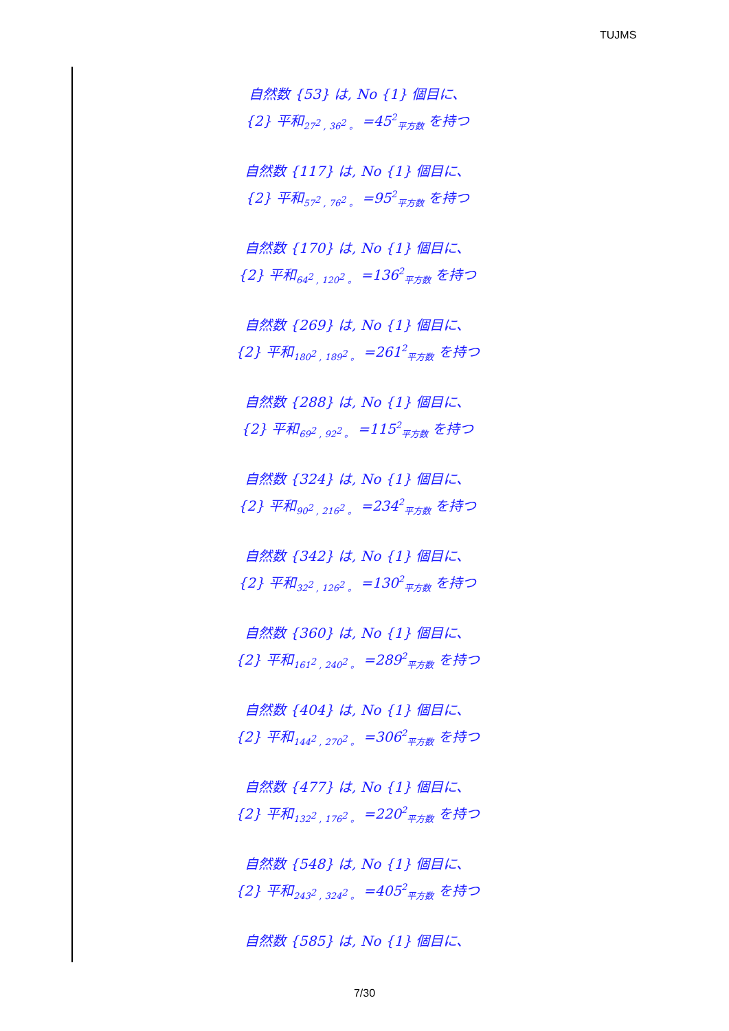TUJMS
自然数 {53} は, No {1} 個目に、
{2} 平和<sub>27<sup>2</sup> , 36<sup>2</sup> 。</sub> =45<sup>2</sup><sub>平方数</sub> を持つ
自然数 {117} は, No {1} 個目に、
{2} 平和<sub>57<sup>2</sup> , 76<sup>2</sup> 。</sub> =95<sup>2</sup><sub>平方数</sub> を持つ
自然数 {170} は, No {1} 個目に、
{2} 平和<sub>64<sup>2</sup> , 120<sup>2</sup> 。</sub> =136<sup>2</sup><sub>平方数</sub> を持つ
自然数 {269} は, No {1} 個目に、
{2} 平和<sub>180<sup>2</sup> , 189<sup>2</sup> 。</sub> =261<sup>2</sup><sub>平方数</sub> を持つ
自然数 {288} は, No {1} 個目に、
{2} 平和<sub>69<sup>2</sup> , 92<sup>2</sup> 。</sub> =115<sup>2</sup><sub>平方数</sub> を持つ
自然数 {324} は, No {1} 個目に、
{2} 平和<sub>90<sup>2</sup> , 216<sup>2</sup> 。</sub> =234<sup>2</sup><sub>平方数</sub> を持つ
自然数 {342} は, No {1} 個目に、
{2} 平和<sub>32<sup>2</sup> , 126<sup>2</sup> 。</sub> =130<sup>2</sup><sub>平方数</sub> を持つ
自然数 {360} は, No {1} 個目に、
{2} 平和<sub>161<sup>2</sup> , 240<sup>2</sup> 。</sub> =289<sup>2</sup><sub>平方数</sub> を持つ
自然数 {404} は, No {1} 個目に、
{2} 平和<sub>144<sup>2</sup> , 270<sup>2</sup> 。</sub> =306<sup>2</sup><sub>平方数</sub> を持つ
自然数 {477} は, No {1} 個目に、
{2} 平和<sub>132<sup>2</sup> , 176<sup>2</sup> 。</sub> =220<sup>2</sup><sub>平方数</sub> を持つ
自然数 {548} は, No {1} 個目に、
{2} 平和<sub>243<sup>2</sup> , 324<sup>2</sup> 。</sub> =405<sup>2</sup><sub>平方数</sub> を持つ
自然数 {585} は, No {1} 個目に、
7/30